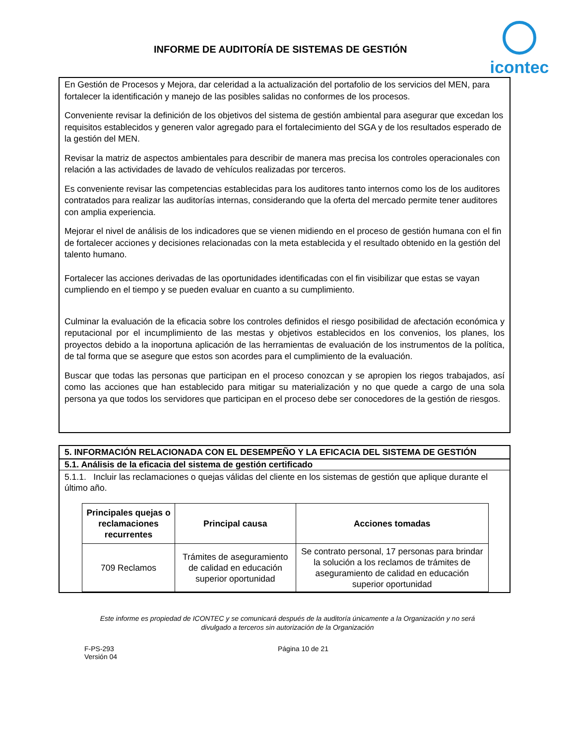INFORME DE AUDITORÍA DE SISTEMAS DE GESTIÓN
icontec
En Gestión de Procesos y Mejora, dar celeridad a la actualización del portafolio de los servicios del MEN, para fortalecer la identificación y manejo de las posibles salidas no conformes de los procesos.
Conveniente revisar la definición de los objetivos del sistema de gestión ambiental para asegurar que excedan los requisitos establecidos y generen valor agregado para el fortalecimiento del SGA y de los resultados esperado de la gestión del MEN.
Revisar la matriz de aspectos ambientales para describir de manera mas precisa los controles operacionales con relación a las actividades de lavado de vehículos realizadas por terceros.
Es conveniente revisar las competencias establecidas para los auditores tanto internos como los de los auditores contratados para realizar las auditorías internas, considerando que la oferta del mercado permite tener auditores con amplia experiencia.
Mejorar el nivel de análisis de los indicadores que se vienen midiendo en el proceso de gestión humana con el fin de fortalecer acciones y decisiones relacionadas con la meta establecida y el resultado obtenido en la gestión del talento humano.
Fortalecer las acciones derivadas de las oportunidades identificadas con el fin visibilizar que estas se vayan cumpliendo en el tiempo y se pueden evaluar en cuanto a su cumplimiento.
Culminar la evaluación de la eficacia sobre los controles definidos el riesgo posibilidad de afectación económica y reputacional por el incumplimiento de las mestas y objetivos establecidos en los convenios, los planes, los proyectos debido a la inoportuna aplicación de las herramientas de evaluación de los instrumentos de la política, de tal forma que se asegure que estos son acordes para el cumplimiento de la evaluación.
Buscar que todas las personas que participan en el proceso conozcan y se apropien los riegos trabajados, así como las acciones que han establecido para mitigar su materialización y no que quede a cargo de una sola persona ya que todos los servidores que participan en el proceso debe ser conocedores de la gestión de riesgos.
5. INFORMACIÓN RELACIONADA CON EL DESEMPEÑO Y LA EFICACIA DEL SISTEMA DE GESTIÓN
5.1. Análisis de la eficacia del sistema de gestión certificado
5.1.1. Incluir las reclamaciones o quejas válidas del cliente en los sistemas de gestión que aplique durante el último año.
| Principales quejas o reclamaciones recurrentes | Principal causa | Acciones tomadas |
| --- | --- | --- |
| 709 Reclamos | Trámites de aseguramiento de calidad en educación superior oportunidad | Se contrato personal, 17 personas para brindar la solución a los reclamos de trámites de aseguramiento de calidad en educación superior oportunidad |
Este informe es propiedad de ICONTEC y se comunicará después de la auditoría únicamente a la Organización y no será
divulgado a terceros sin autorización de la Organización
F-PS-293
Versión 04
Página 10 de 21